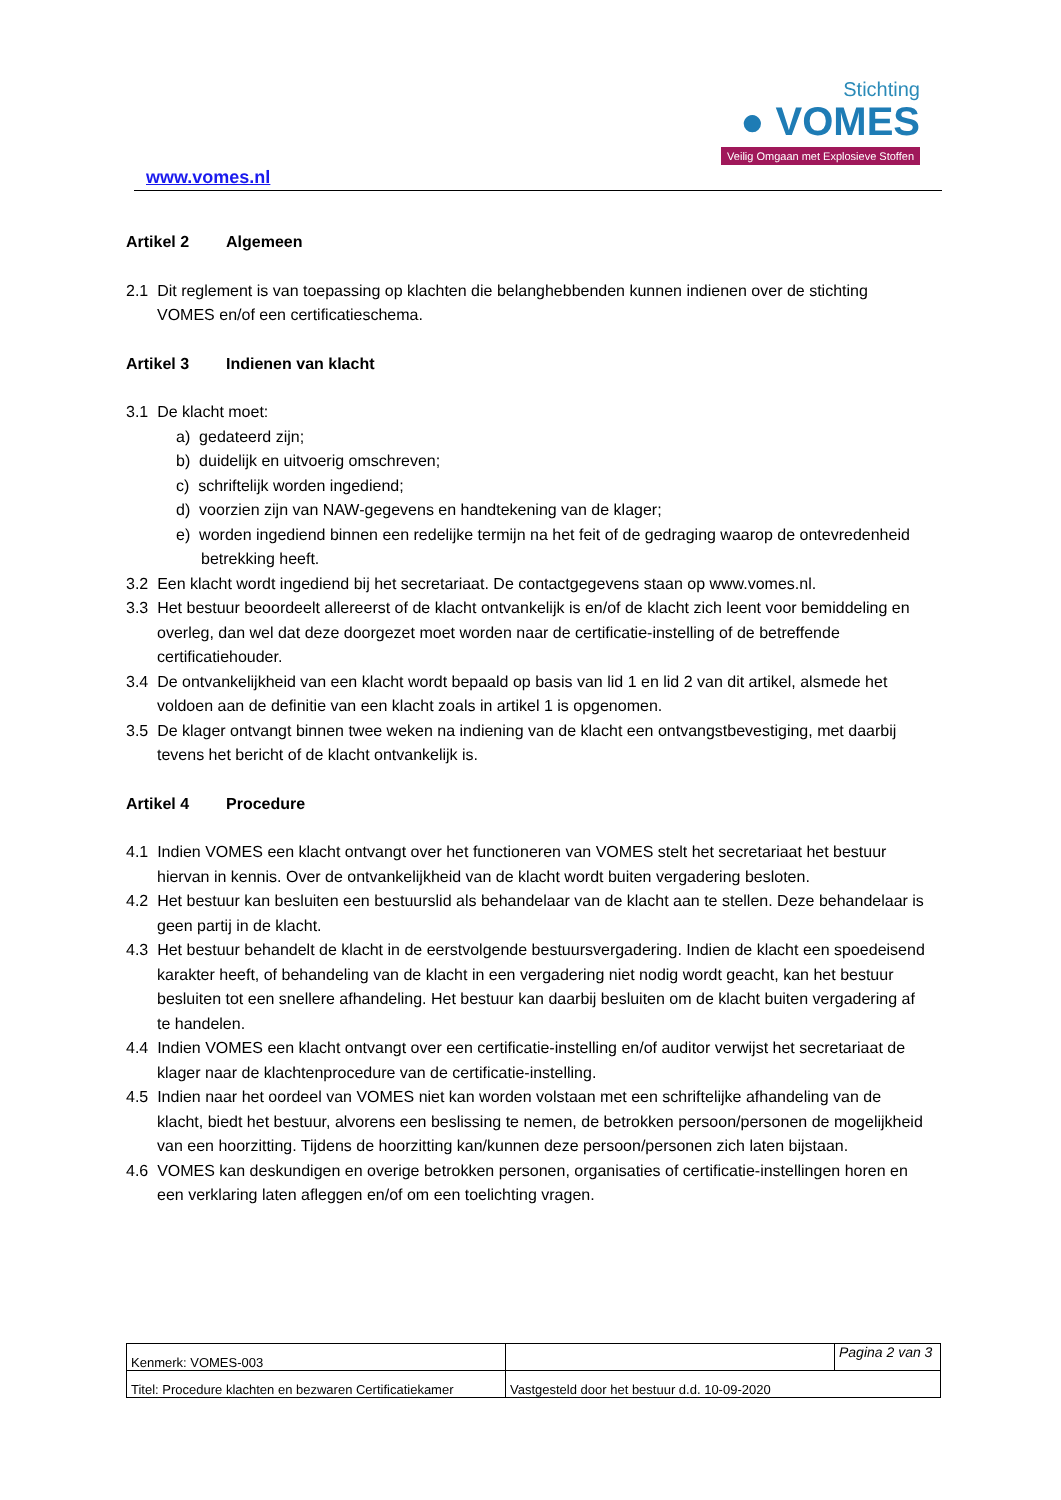www.vomes.nl
Stichting
● VOMES
Veilig Omgaan met Explosieve Stoffen
Artikel 2 Algemeen
2.1 Dit reglement is van toepassing op klachten die belanghebbenden kunnen indienen over de stichting VOMES en/of een certificatieschema.
Artikel 3 Indienen van klacht
3.1 De klacht moet:
a) gedateerd zijn;
b) duidelijk en uitvoerig omschreven;
c) schriftelijk worden ingediend;
d) voorzien zijn van NAW-gegevens en handtekening van de klager;
e) worden ingediend binnen een redelijke termijn na het feit of de gedraging waarop de ontevredenheid betrekking heeft.
3.2 Een klacht wordt ingediend bij het secretariaat. De contactgegevens staan op www.vomes.nl.
3.3 Het bestuur beoordeelt allereerst of de klacht ontvankelijk is en/of de klacht zich leent voor bemiddeling en overleg, dan wel dat deze doorgezet moet worden naar de certificatie-instelling of de betreffende certificatiehouder.
3.4 De ontvankelijkheid van een klacht wordt bepaald op basis van lid 1 en lid 2 van dit artikel, alsmede het voldoen aan de definitie van een klacht zoals in artikel 1 is opgenomen.
3.5 De klager ontvangt binnen twee weken na indiening van de klacht een ontvangstbevestiging, met daarbij tevens het bericht of de klacht ontvankelijk is.
Artikel 4 Procedure
4.1 Indien VOMES een klacht ontvangt over het functioneren van VOMES stelt het secretariaat het bestuur hiervan in kennis. Over de ontvankelijkheid van de klacht wordt buiten vergadering besloten.
4.2 Het bestuur kan besluiten een bestuurslid als behandelaar van de klacht aan te stellen. Deze behandelaar is geen partij in de klacht.
4.3 Het bestuur behandelt de klacht in de eerstvolgende bestuursvergadering. Indien de klacht een spoedeisend karakter heeft, of behandeling van de klacht in een vergadering niet nodig wordt geacht, kan het bestuur besluiten tot een snellere afhandeling. Het bestuur kan daarbij besluiten om de klacht buiten vergadering af te handelen.
4.4 Indien VOMES een klacht ontvangt over een certificatie-instelling en/of auditor verwijst het secretariaat de klager naar de klachtenprocedure van de certificatie-instelling.
4.5 Indien naar het oordeel van VOMES niet kan worden volstaan met een schriftelijke afhandeling van de klacht, biedt het bestuur, alvorens een beslissing te nemen, de betrokken persoon/personen de mogelijkheid van een hoorzitting. Tijdens de hoorzitting kan/kunnen deze persoon/personen zich laten bijstaan.
4.6 VOMES kan deskundigen en overige betrokken personen, organisaties of certificatie-instellingen horen en een verklaring laten afleggen en/of om een toelichting vragen.
| Kenmerk: VOMES-003 | | Pagina 2 van 3 |
| Titel: Procedure klachten en bezwaren Certificatiekamer | Vastgesteld door het bestuur d.d. 10-09-2020 | |